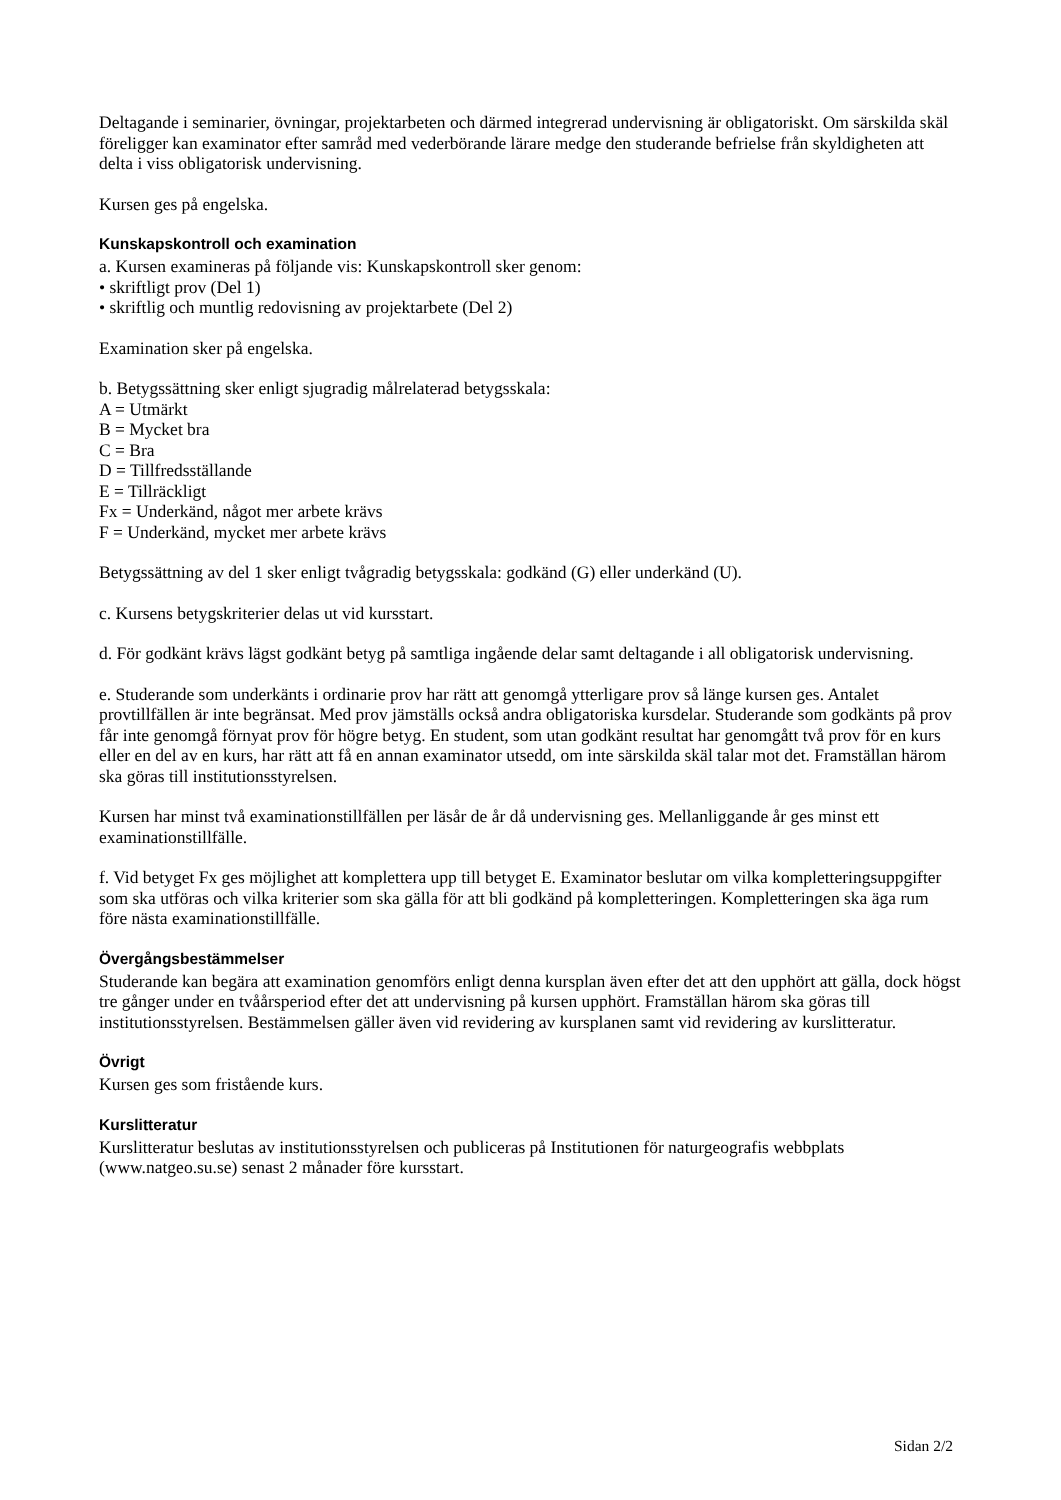Deltagande i seminarier, övningar, projektarbeten och därmed integrerad undervisning är obligatoriskt. Om särskilda skäl föreligger kan examinator efter samråd med vederbörande lärare medge den studerande befrielse från skyldigheten att delta i viss obligatorisk undervisning.
Kursen ges på engelska.
Kunskapskontroll och examination
a. Kursen examineras på följande vis: Kunskapskontroll sker genom:
• skriftligt prov (Del 1)
• skriftlig och muntlig redovisning av projektarbete (Del 2)
Examination sker på engelska.
b. Betygssättning sker enligt sjugradig målrelaterad betygsskala:
A = Utmärkt
B = Mycket bra
C = Bra
D = Tillfredsställande
E = Tillräckligt
Fx = Underkänd, något mer arbete krävs
F = Underkänd, mycket mer arbete krävs
Betygssättning av del 1 sker enligt tvågradig betygsskala: godkänd (G) eller underkänd (U).
c. Kursens betygskriterier delas ut vid kursstart.
d. För godkänt krävs lägst godkänt betyg på samtliga ingående delar samt deltagande i all obligatorisk undervisning.
e. Studerande som underkänts i ordinarie prov har rätt att genomgå ytterligare prov så länge kursen ges. Antalet provtillfällen är inte begränsat. Med prov jämställs också andra obligatoriska kursdelar. Studerande som godkänts på prov får inte genomgå förnyat prov för högre betyg. En student, som utan godkänt resultat har genomgått två prov för en kurs eller en del av en kurs, har rätt att få en annan examinator utsedd, om inte särskilda skäl talar mot det. Framställan härom ska göras till institutionsstyrelsen.
Kursen har minst två examinationstillfällen per läsår de år då undervisning ges. Mellanliggande år ges minst ett examinationstillfälle.
f. Vid betyget Fx ges möjlighet att komplettera upp till betyget E. Examinator beslutar om vilka kompletteringsuppgifter som ska utföras och vilka kriterier som ska gälla för att bli godkänd på kompletteringen. Kompletteringen ska äga rum före nästa examinationstillfälle.
Övergångsbestämmelser
Studerande kan begära att examination genomförs enligt denna kursplan även efter det att den upphört att gälla, dock högst tre gånger under en tvåårsperiod efter det att undervisning på kursen upphört. Framställan härom ska göras till institutionsstyrelsen. Bestämmelsen gäller även vid revidering av kursplanen samt vid revidering av kurslitteratur.
Övrigt
Kursen ges som fristående kurs.
Kurslitteratur
Kurslitteratur beslutas av institutionsstyrelsen och publiceras på Institutionen för naturgeografis webbplats (www.natgeo.su.se) senast 2 månader före kursstart.
Sidan 2/2